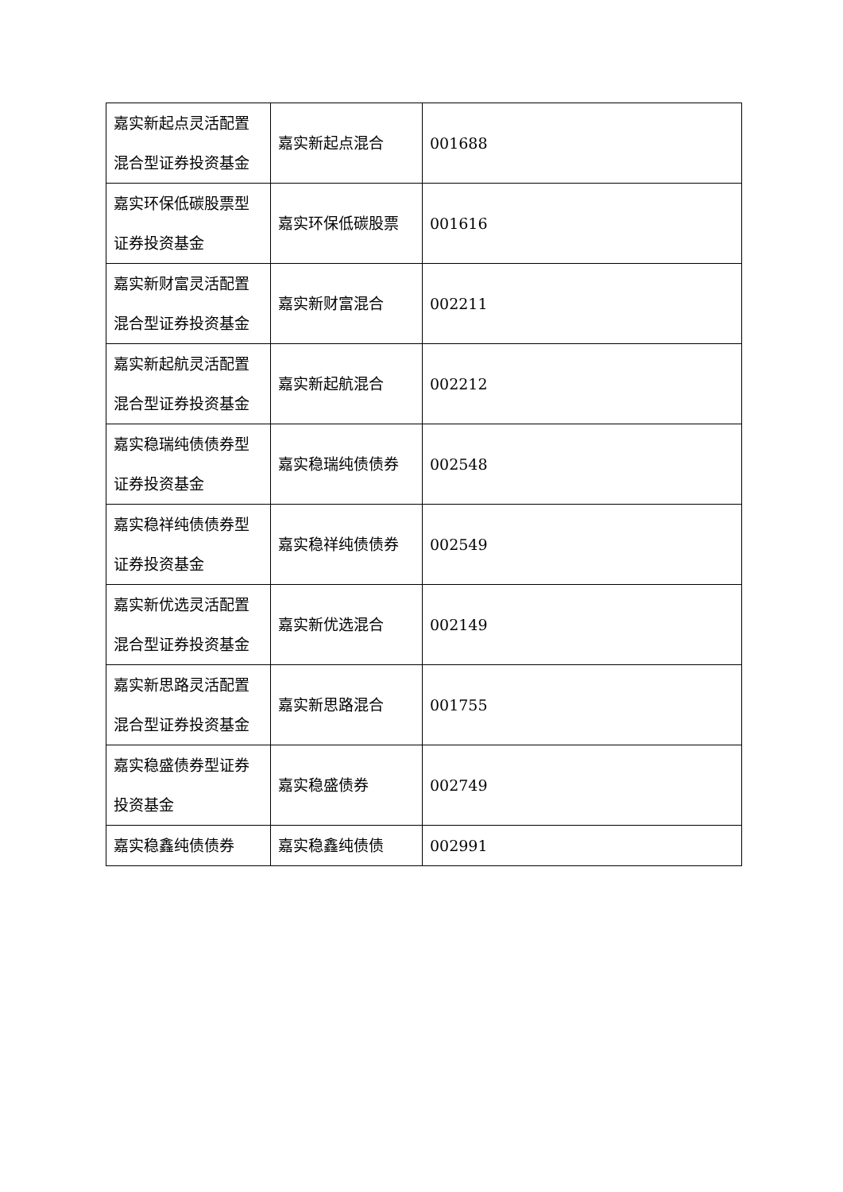| 嘉实新起点灵活配置混合型证券投资基金 | 嘉实新起点混合 | 001688 |
| 嘉实环保低碳股票型证券投资基金 | 嘉实环保低碳股票 | 001616 |
| 嘉实新财富灵活配置混合型证券投资基金 | 嘉实新财富混合 | 002211 |
| 嘉实新起航灵活配置混合型证券投资基金 | 嘉实新起航混合 | 002212 |
| 嘉实稳瑞纯债债券型证券投资基金 | 嘉实稳瑞纯债债券 | 002548 |
| 嘉实稳祥纯债债券型证券投资基金 | 嘉实稳祥纯债债券 | 002549 |
| 嘉实新优选灵活配置混合型证券投资基金 | 嘉实新优选混合 | 002149 |
| 嘉实新思路灵活配置混合型证券投资基金 | 嘉实新思路混合 | 001755 |
| 嘉实稳盛债券型证券投资基金 | 嘉实稳盛债券 | 002749 |
| 嘉实稳鑫纯债债券 | 嘉实稳鑫纯债债 | 002991 |